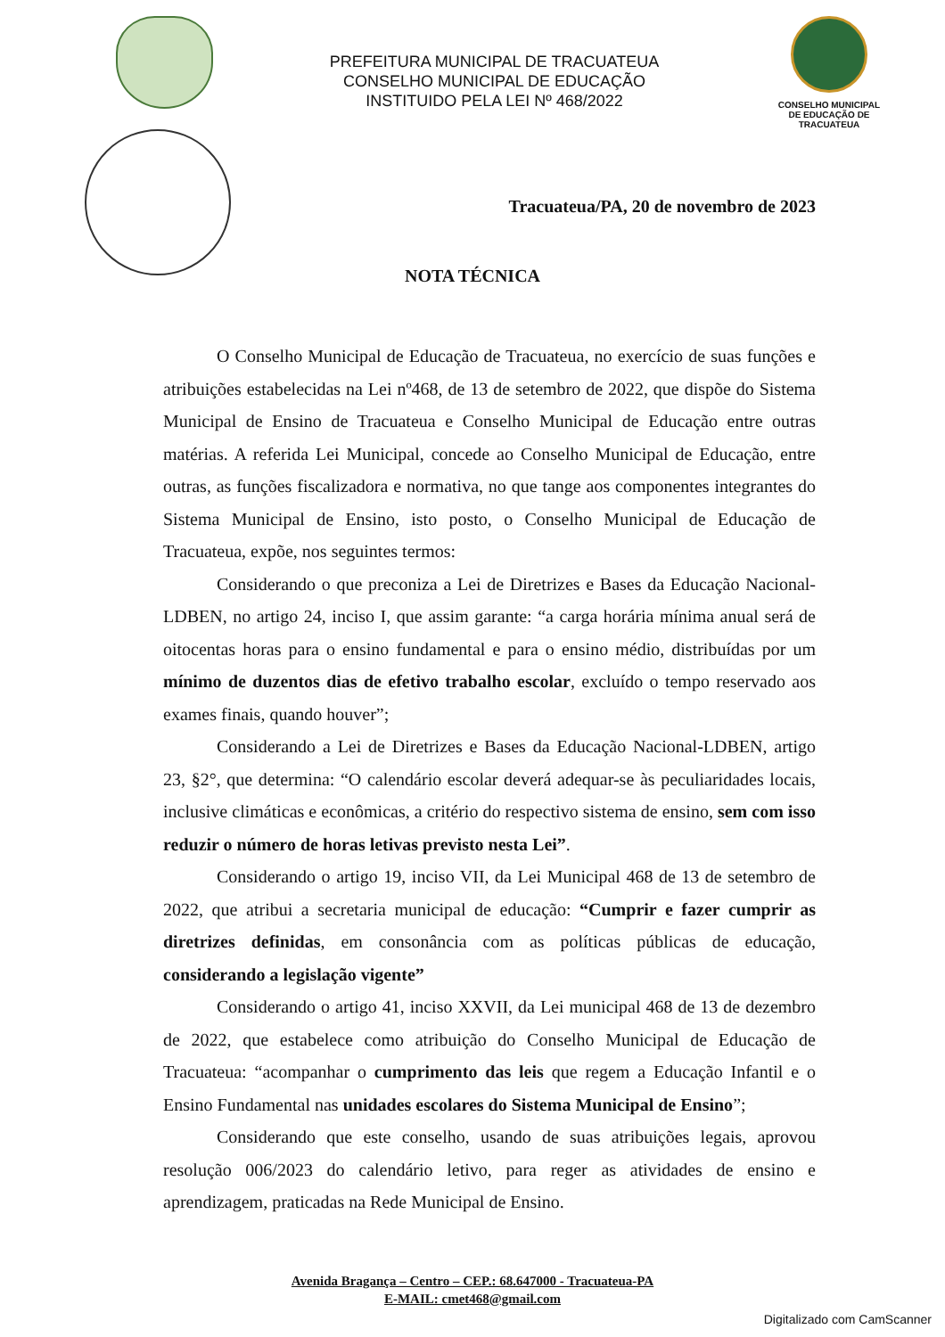PREFEITURA MUNICIPAL DE TRACUATEUA
CONSELHO MUNICIPAL DE EDUCAÇÃO
INSTITUIDO PELA LEI Nº 468/2022
CONSELHO MUNICIPAL DE EDUCAÇÃO DE TRACUATEUA
Tracuateua/PA, 20 de novembro de 2023
NOTA TÉCNICA
O Conselho Municipal de Educação de Tracuateua, no exercício de suas funções e atribuições estabelecidas na Lei nº468, de 13 de setembro de 2022, que dispõe do Sistema Municipal de Ensino de Tracuateua e Conselho Municipal de Educação entre outras matérias. A referida Lei Municipal, concede ao Conselho Municipal de Educação, entre outras, as funções fiscalizadora e normativa, no que tange aos componentes integrantes do Sistema Municipal de Ensino, isto posto, o Conselho Municipal de Educação de Tracuateua, expõe, nos seguintes termos:
Considerando o que preconiza a Lei de Diretrizes e Bases da Educação Nacional-LDBEN, no artigo 24, inciso I, que assim garante: “a carga horária mínima anual será de oitocentas horas para o ensino fundamental e para o ensino médio, distribuídas por um mínimo de duzentos dias de efetivo trabalho escolar, excluído o tempo reservado aos exames finais, quando houver”;
Considerando a Lei de Diretrizes e Bases da Educação Nacional-LDBEN, artigo 23, §2°, que determina: “O calendário escolar deverá adequar-se às peculiaridades locais, inclusive climáticas e econômicas, a critério do respectivo sistema de ensino, sem com isso reduzir o número de horas letivas previsto nesta Lei”.
Considerando o artigo 19, inciso VII, da Lei Municipal 468 de 13 de setembro de 2022, que atribui a secretaria municipal de educação: “Cumprir e fazer cumprir as diretrizes definidas, em consonância com as políticas públicas de educação, considerando a legislação vigente”
Considerando o artigo 41, inciso XXVII, da Lei municipal 468 de 13 de dezembro de 2022, que estabelece como atribuição do Conselho Municipal de Educação de Tracuateua: “acompanhar o cumprimento das leis que regem a Educação Infantil e o Ensino Fundamental nas unidades escolares do Sistema Municipal de Ensino”;
Considerando que este conselho, usando de suas atribuições legais, aprovou resolução 006/2023 do calendário letivo, para reger as atividades de ensino e aprendizagem, praticadas na Rede Municipal de Ensino.
Avenida Bragança – Centro – CEP.: 68.647000 - Tracuateua-PA
E-MAIL: cmet468@gmail.com
Digitalizado com CamScanner